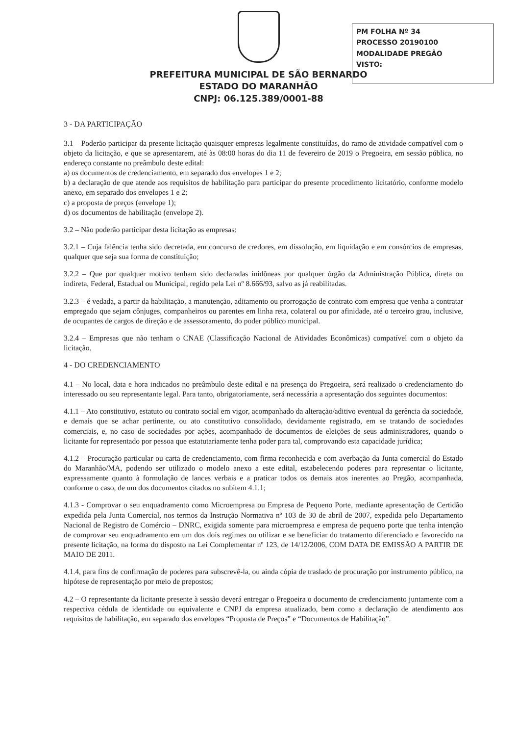PM FOLHA Nº 34
PROCESSO 20190100
MODALIDADE PREGÃO
VISTO:
PREFEITURA MUNICIPAL DE SÃO BERNARDO
ESTADO DO MARANHÃO
CNPJ: 06.125.389/0001-88
3 - DA PARTICIPAÇÃO
3.1 – Poderão participar da presente licitação quaisquer empresas legalmente constituídas, do ramo de atividade compatível com o objeto da licitação, e que se apresentarem, até às 08:00 horas do dia 11 de fevereiro de 2019 o Pregoeira, em sessão pública, no endereço constante no preâmbulo deste edital:
a) os documentos de credenciamento, em separado dos envelopes 1 e 2;
b) a declaração de que atende aos requisitos de habilitação para participar do presente procedimento licitatório, conforme modelo anexo, em separado dos envelopes 1 e 2;
c) a proposta de preços (envelope 1);
d) os documentos de habilitação (envelope 2).
3.2 – Não poderão participar desta licitação as empresas:
3.2.1 – Cuja falência tenha sido decretada, em concurso de credores, em dissolução, em liquidação e em consórcios de empresas, qualquer que seja sua forma de constituição;
3.2.2 – Que por qualquer motivo tenham sido declaradas inidôneas por qualquer órgão da Administração Pública, direta ou indireta, Federal, Estadual ou Municipal, regido pela Lei nº 8.666/93, salvo as já reabilitadas.
3.2.3 – é vedada, a partir da habilitação, a manutenção, aditamento ou prorrogação de contrato com empresa que venha a contratar empregado que sejam cônjuges, companheiros ou parentes em linha reta, colateral ou por afinidade, até o terceiro grau, inclusive, de ocupantes de cargos de direção e de assessoramento, do poder público municipal.
3.2.4 – Empresas que não tenham o CNAE (Classificação Nacional de Atividades Econômicas) compatível com o objeto da licitação.
4 - DO CREDENCIAMENTO
4.1 – No local, data e hora indicados no preâmbulo deste edital e na presença do Pregoeira, será realizado o credenciamento do interessado ou seu representante legal. Para tanto, obrigatoriamente, será necessária a apresentação dos seguintes documentos:
4.1.1 – Ato constitutivo, estatuto ou contrato social em vigor, acompanhado da alteração/aditivo eventual da gerência da sociedade, e demais que se achar pertinente, ou ato constitutivo consolidado, devidamente registrado, em se tratando de sociedades comerciais, e, no caso de sociedades por ações, acompanhado de documentos de eleições de seus administradores, quando o licitante for representado por pessoa que estatutariamente tenha poder para tal, comprovando esta capacidade jurídica;
4.1.2 – Procuração particular ou carta de credenciamento, com firma reconhecida e com averbação da Junta comercial do Estado do Maranhão/MA, podendo ser utilizado o modelo anexo a este edital, estabelecendo poderes para representar o licitante, expressamente quanto à formulação de lances verbais e a praticar todos os demais atos inerentes ao Pregão, acompanhada, conforme o caso, de um dos documentos citados no subitem 4.1.1;
4.1.3 - Comprovar o seu enquadramento como Microempresa ou Empresa de Pequeno Porte, mediante apresentação de Certidão expedida pela Junta Comercial, nos termos da Instrução Normativa nº 103 de 30 de abril de 2007, expedida pelo Departamento Nacional de Registro de Comércio – DNRC, exigida somente para microempresa e empresa de pequeno porte que tenha intenção de comprovar seu enquadramento em um dos dois regimes ou utilizar e se beneficiar do tratamento diferenciado e favorecido na presente licitação, na forma do disposto na Lei Complementar nº 123, de 14/12/2006, COM DATA DE EMISSÃO A PARTIR DE MAIO DE 2011.
4.1.4, para fins de confirmação de poderes para subscrevê-la, ou ainda cópia de traslado de procuração por instrumento público, na hipótese de representação por meio de prepostos;
4.2 – O representante da licitante presente à sessão deverá entregar o Pregoeira o documento de credenciamento juntamente com a respectiva cédula de identidade ou equivalente e CNPJ da empresa atualizado, bem como a declaração de atendimento aos requisitos de habilitação, em separado dos envelopes “Proposta de Preços” e “Documentos de Habilitação”.